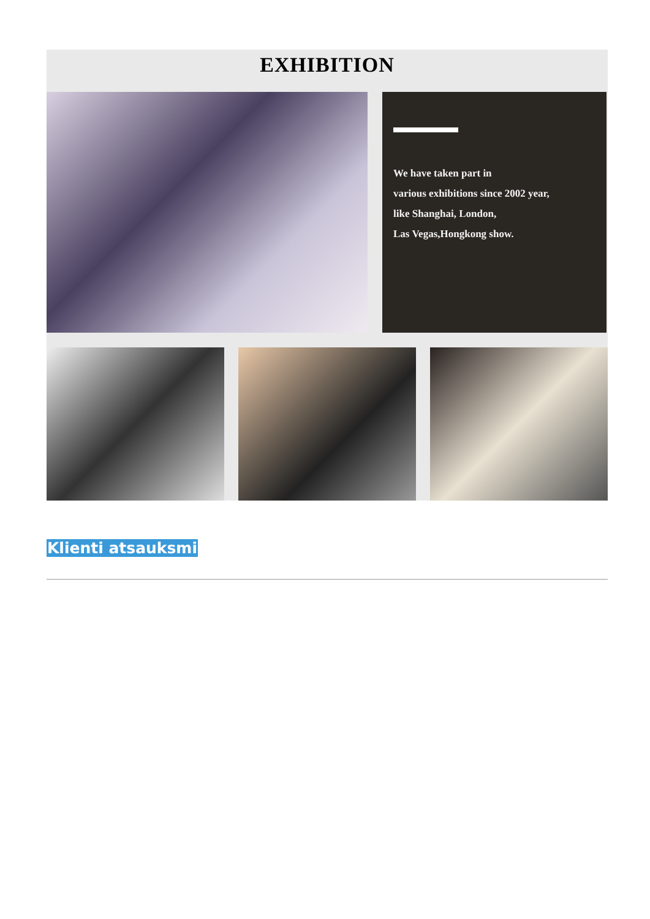EXHIBITION
We have taken part in
various exhibitions since 2002 year,
like Shanghai, London,
Las Vegas,Hongkong show.
Klienti atsauksmi